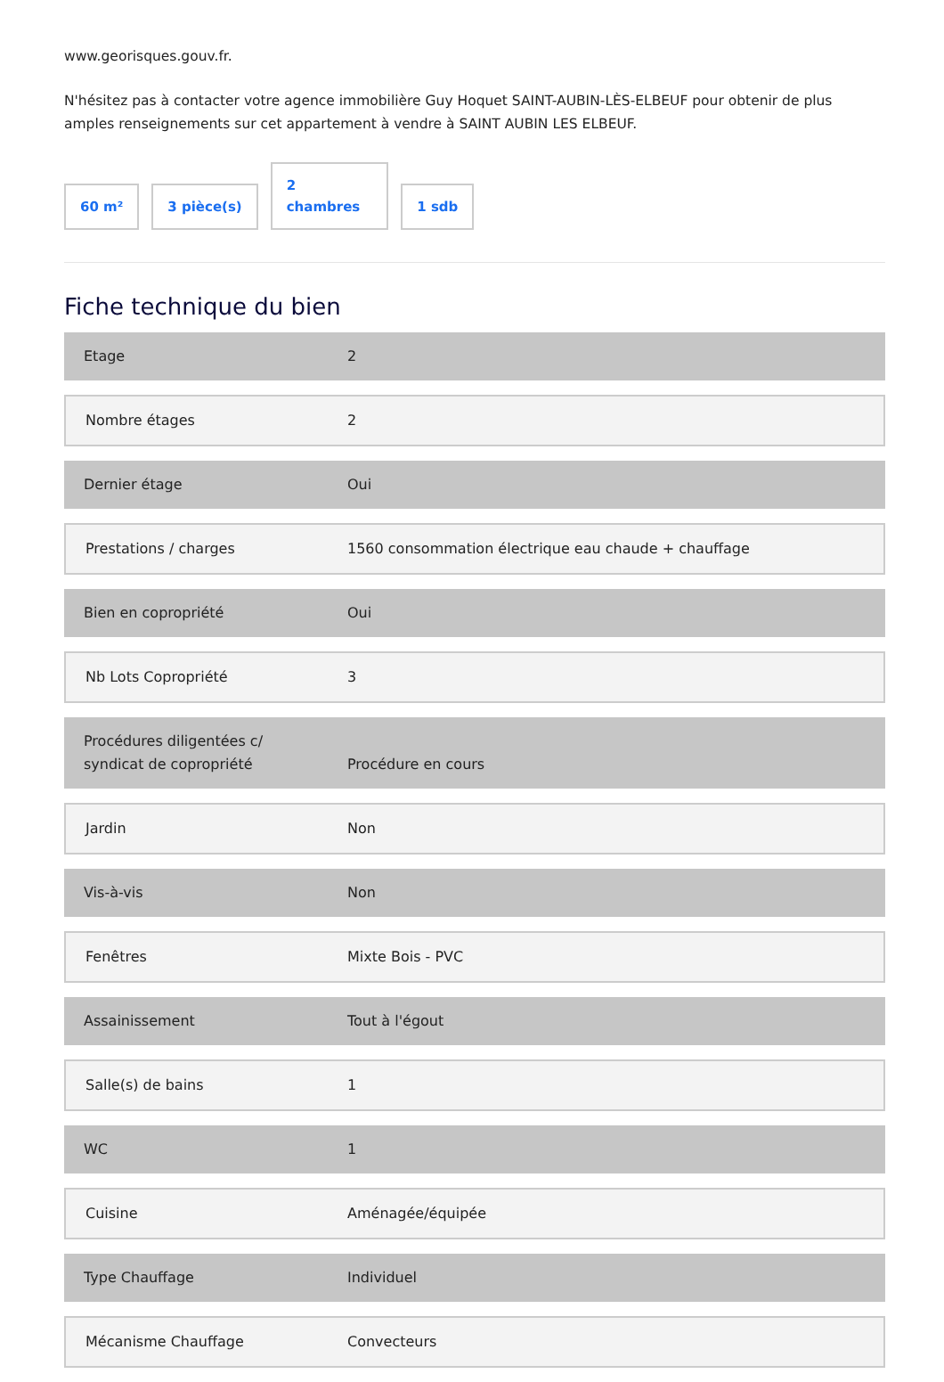www.georisques.gouv.fr.
N'hésitez pas à contacter votre agence immobilière Guy Hoquet SAINT-AUBIN-LÈS-ELBEUF pour obtenir de plus amples renseignements sur cet appartement à vendre à SAINT AUBIN LES ELBEUF.
60 m²
3 pièce(s)
2
chambres
1 sdb
Fiche technique du bien
| Etage | 2 |
| Nombre étages | 2 |
| Dernier étage | Oui |
| Prestations / charges | 1560 consommation électrique eau chaude + chauffage |
| Bien en copropriété | Oui |
| Nb Lots Copropriété | 3 |
| Procédures diligentées c/ syndicat de copropriété | Procédure en cours |
| Jardin | Non |
| Vis-à-vis | Non |
| Fenêtres | Mixte Bois - PVC |
| Assainissement | Tout à l'égout |
| Salle(s) de bains | 1 |
| WC | 1 |
| Cuisine | Aménagée/équipée |
| Type Chauffage | Individuel |
| Mécanisme Chauffage | Convecteurs |